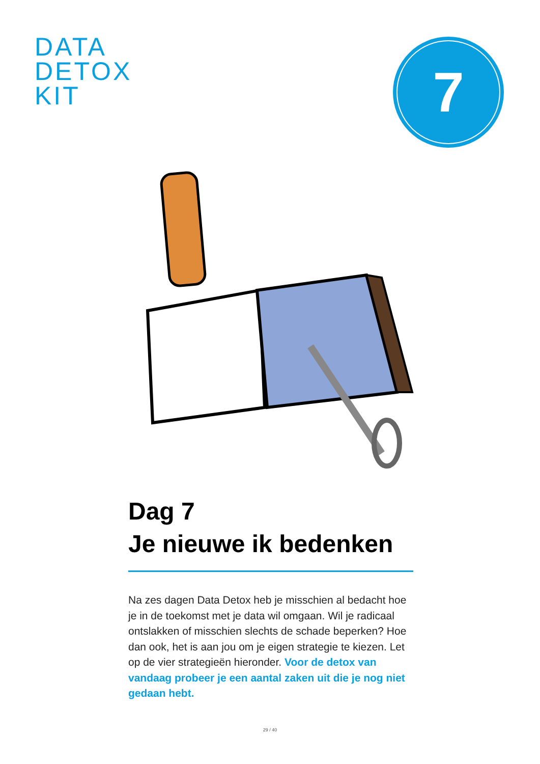DATA
DETOX
KIT
7
Dag 7
Je nieuwe ik bedenken
Na zes dagen Data Detox heb je misschien al bedacht hoe je in de toekomst met je data wil omgaan. Wil je radicaal ontslakken of misschien slechts de schade beperken? Hoe dan ook, het is aan jou om je eigen strategie te kiezen. Let op de vier strategieën hieronder. Voor de detox van vandaag probeer je een aantal zaken uit die je nog niet gedaan hebt.
29 / 40